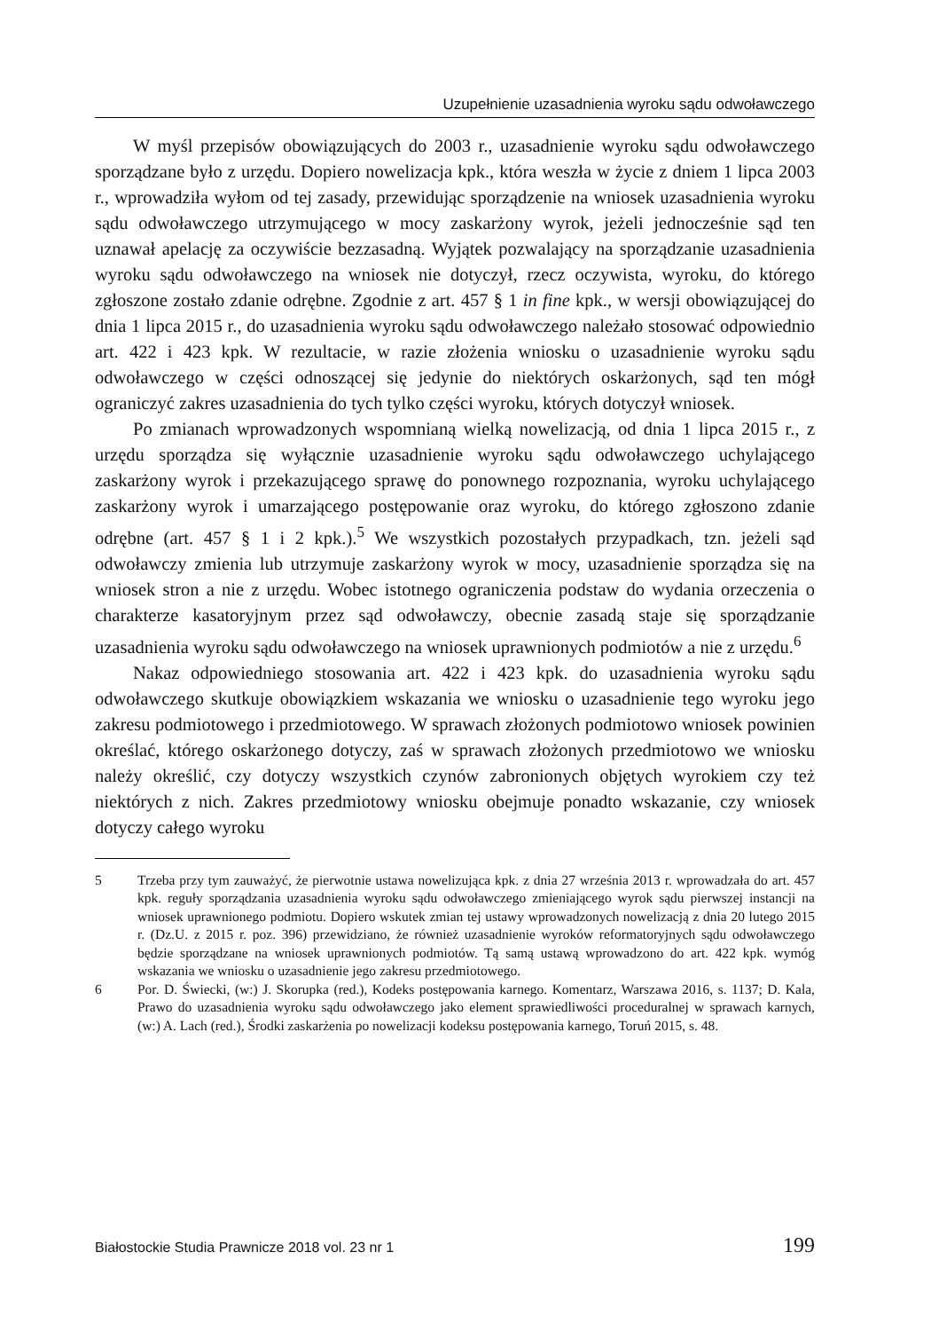Uzupełnienie uzasadnienia wyroku sądu odwoławczego
W myśl przepisów obowiązujących do 2003 r., uzasadnienie wyroku sądu odwoławczego sporządzane było z urzędu. Dopiero nowelizacja kpk., która weszła w życie z dniem 1 lipca 2003 r., wprowadziła wyłom od tej zasady, przewidując sporządzenie na wniosek uzasadnienia wyroku sądu odwoławczego utrzymującego w mocy zaskarżony wyrok, jeżeli jednocześnie sąd ten uznawał apelację za oczywiście bezzasadną. Wyjątek pozwalający na sporządzanie uzasadnienia wyroku sądu odwoławczego na wniosek nie dotyczył, rzecz oczywista, wyroku, do którego zgłoszone zostało zdanie odrębne. Zgodnie z art. 457 § 1 in fine kpk., w wersji obowiązującej do dnia 1 lipca 2015 r., do uzasadnienia wyroku sądu odwoławczego należało stosować odpowiednio art. 422 i 423 kpk. W rezultacie, w razie złożenia wniosku o uzasadnienie wyroku sądu odwoławczego w części odnoszącej się jedynie do niektórych oskarżonych, sąd ten mógł ograniczyć zakres uzasadnienia do tych tylko części wyroku, których dotyczył wniosek.
Po zmianach wprowadzonych wspomnianą wielką nowelizacją, od dnia 1 lipca 2015 r., z urzędu sporządza się wyłącznie uzasadnienie wyroku sądu odwoławczego uchylającego zaskarżony wyrok i przekazującego sprawę do ponownego rozpoznania, wyroku uchylającego zaskarżony wyrok i umarzającego postępowanie oraz wyroku, do którego zgłoszono zdanie odrębne (art. 457 § 1 i 2 kpk.).<sup>5</sup> We wszystkich pozostałych przypadkach, tzn. jeżeli sąd odwoławczy zmienia lub utrzymuje zaskarżony wyrok w mocy, uzasadnienie sporządza się na wniosek stron a nie z urzędu. Wobec istotnego ograniczenia podstaw do wydania orzeczenia o charakterze kasatoryjnym przez sąd odwoławczy, obecnie zasadą staje się sporządzanie uzasadnienia wyroku sądu odwoławczego na wniosek uprawnionych podmiotów a nie z urzędu.<sup>6</sup>
Nakaz odpowiedniego stosowania art. 422 i 423 kpk. do uzasadnienia wyroku sądu odwoławczego skutkuje obowiązkiem wskazania we wniosku o uzasadnienie tego wyroku jego zakresu podmiotowego i przedmiotowego. W sprawach złożonych podmiotowo wniosek powinien określać, którego oskarżonego dotyczy, zaś w sprawach złożonych przedmiotowo we wniosku należy określić, czy dotyczy wszystkich czynów zabronionych objętych wyrokiem czy też niektórych z nich. Zakres przedmiotowy wniosku obejmuje ponadto wskazanie, czy wniosek dotyczy całego wyroku
5 Trzeba przy tym zauważyć, że pierwotnie ustawa nowelizująca kpk. z dnia 27 września 2013 r. wprowadzała do art. 457 kpk. reguły sporządzania uzasadnienia wyroku sądu odwoławczego zmieniającego wyrok sądu pierwszej instancji na wniosek uprawnionego podmiotu. Dopiero wskutek zmian tej ustawy wprowadzonych nowelizacją z dnia 20 lutego 2015 r. (Dz.U. z 2015 r. poz. 396) przewidziano, że również uzasadnienie wyroków reformatoryjnych sądu odwoławczego będzie sporządzane na wniosek uprawnionych podmiotów. Tą samą ustawą wprowadzono do art. 422 kpk. wymóg wskazania we wniosku o uzasadnienie jego zakresu przedmiotowego.
6 Por. D. Świecki, (w:) J. Skorupka (red.), Kodeks postępowania karnego. Komentarz, Warszawa 2016, s. 1137; D. Kala, Prawo do uzasadnienia wyroku sądu odwoławczego jako element sprawiedliwości proceduralnej w sprawach karnych, (w:) A. Lach (red.), Środki zaskarżenia po nowelizacji kodeksu postępowania karnego, Toruń 2015, s. 48.
Białostockie Studia Prawnicze 2018 vol. 23 nr 1 199